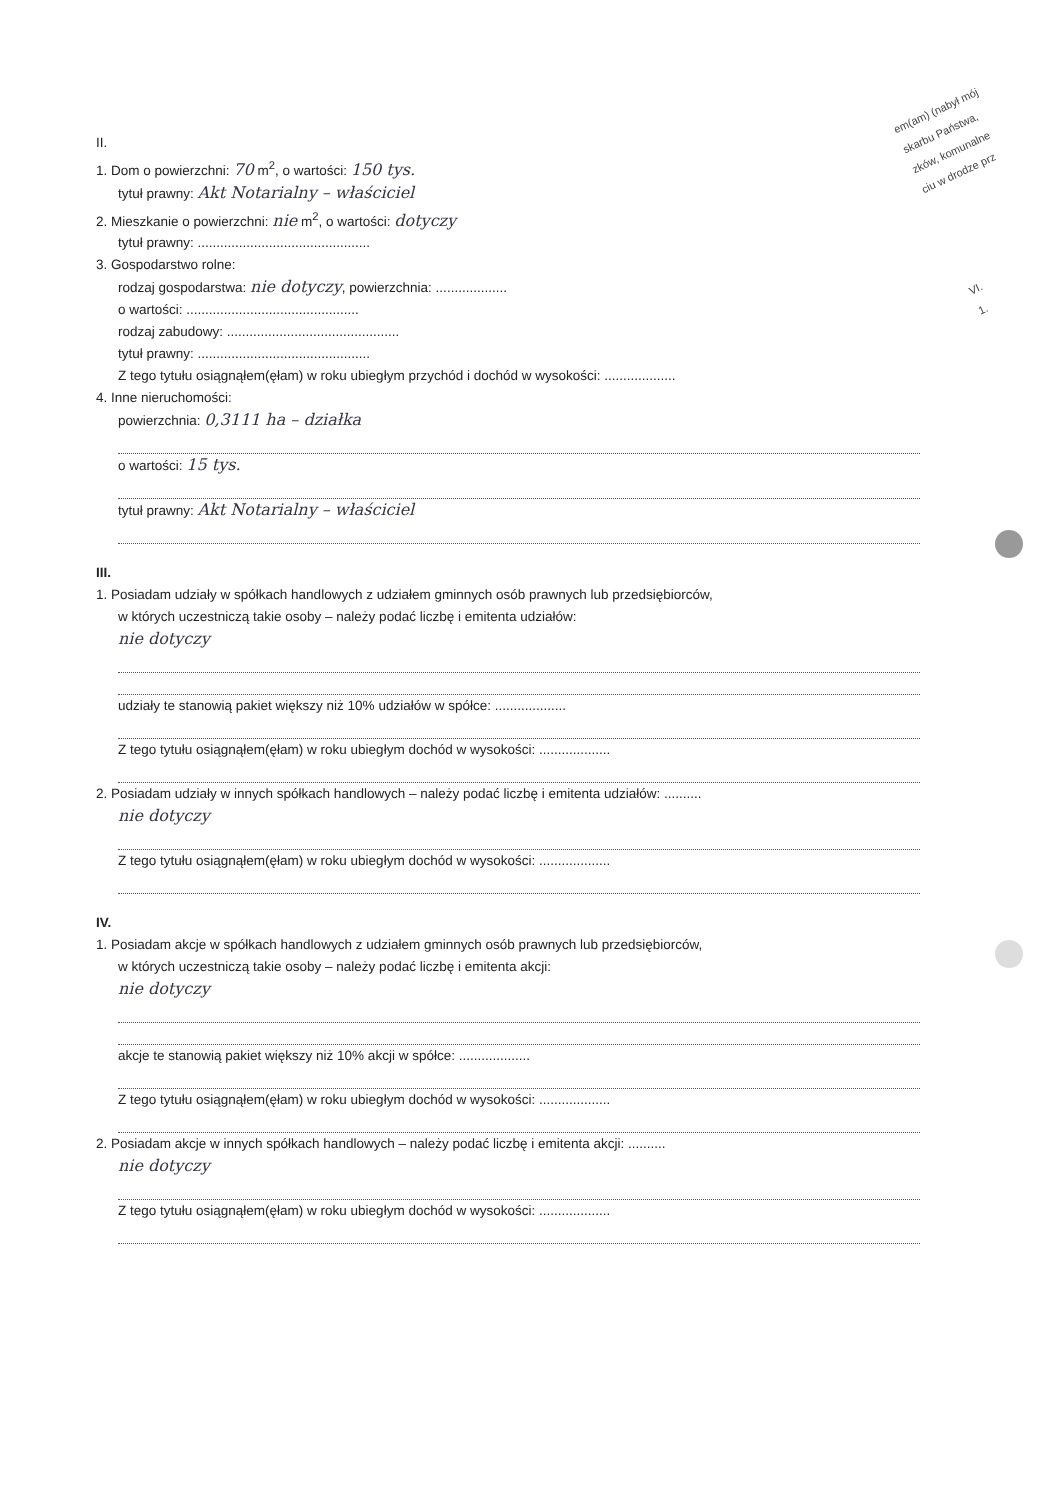em(am) (nabył mój
skarbu Państwa,
zków, komunalne
ciu w drodze prz
VI.
1.
II.
1. Dom o powierzchni: 70 m<sup>2</sup>, o wartości: 150 tys.
tytuł prawny: Akt Notarialny – właściciel
2. Mieszkanie o powierzchni: nie m<sup>2</sup>, o wartości: dotyczy
tytuł prawny: ..............................................
3. Gospodarstwo rolne:
rodzaj gospodarstwa: nie dotyczy, powierzchnia: ...................
o wartości: ..............................................
rodzaj zabudowy: ..............................................
tytuł prawny: ..............................................
Z tego tytułu osiągnąłem(ęłam) w roku ubiegłym przychód i dochód w wysokości: ...................
4. Inne nieruchomości:
powierzchnia: 0,3111 ha – działka
o wartości: 15 tys.
tytuł prawny: Akt Notarialny – właściciel
III.
1. Posiadam udziały w spółkach handlowych z udziałem gminnych osób prawnych lub przedsiębiorców,
w których uczestniczą takie osoby – należy podać liczbę i emitenta udziałów:
nie dotyczy
udziały te stanowią pakiet większy niż 10% udziałów w spółce: ...................
Z tego tytułu osiągnąłem(ęłam) w roku ubiegłym dochód w wysokości: ...................
2. Posiadam udziały w innych spółkach handlowych – należy podać liczbę i emitenta udziałów: ..........
nie dotyczy
Z tego tytułu osiągnąłem(ęłam) w roku ubiegłym dochód w wysokości: ...................
IV.
1. Posiadam akcje w spółkach handlowych z udziałem gminnych osób prawnych lub przedsiębiorców,
w których uczestniczą takie osoby – należy podać liczbę i emitenta akcji:
nie dotyczy
akcje te stanowią pakiet większy niż 10% akcji w spółce: ...................
Z tego tytułu osiągnąłem(ęłam) w roku ubiegłym dochód w wysokości: ...................
2. Posiadam akcje w innych spółkach handlowych – należy podać liczbę i emitenta akcji: ..........
nie dotyczy
Z tego tytułu osiągnąłem(ęłam) w roku ubiegłym dochód w wysokości: ...................